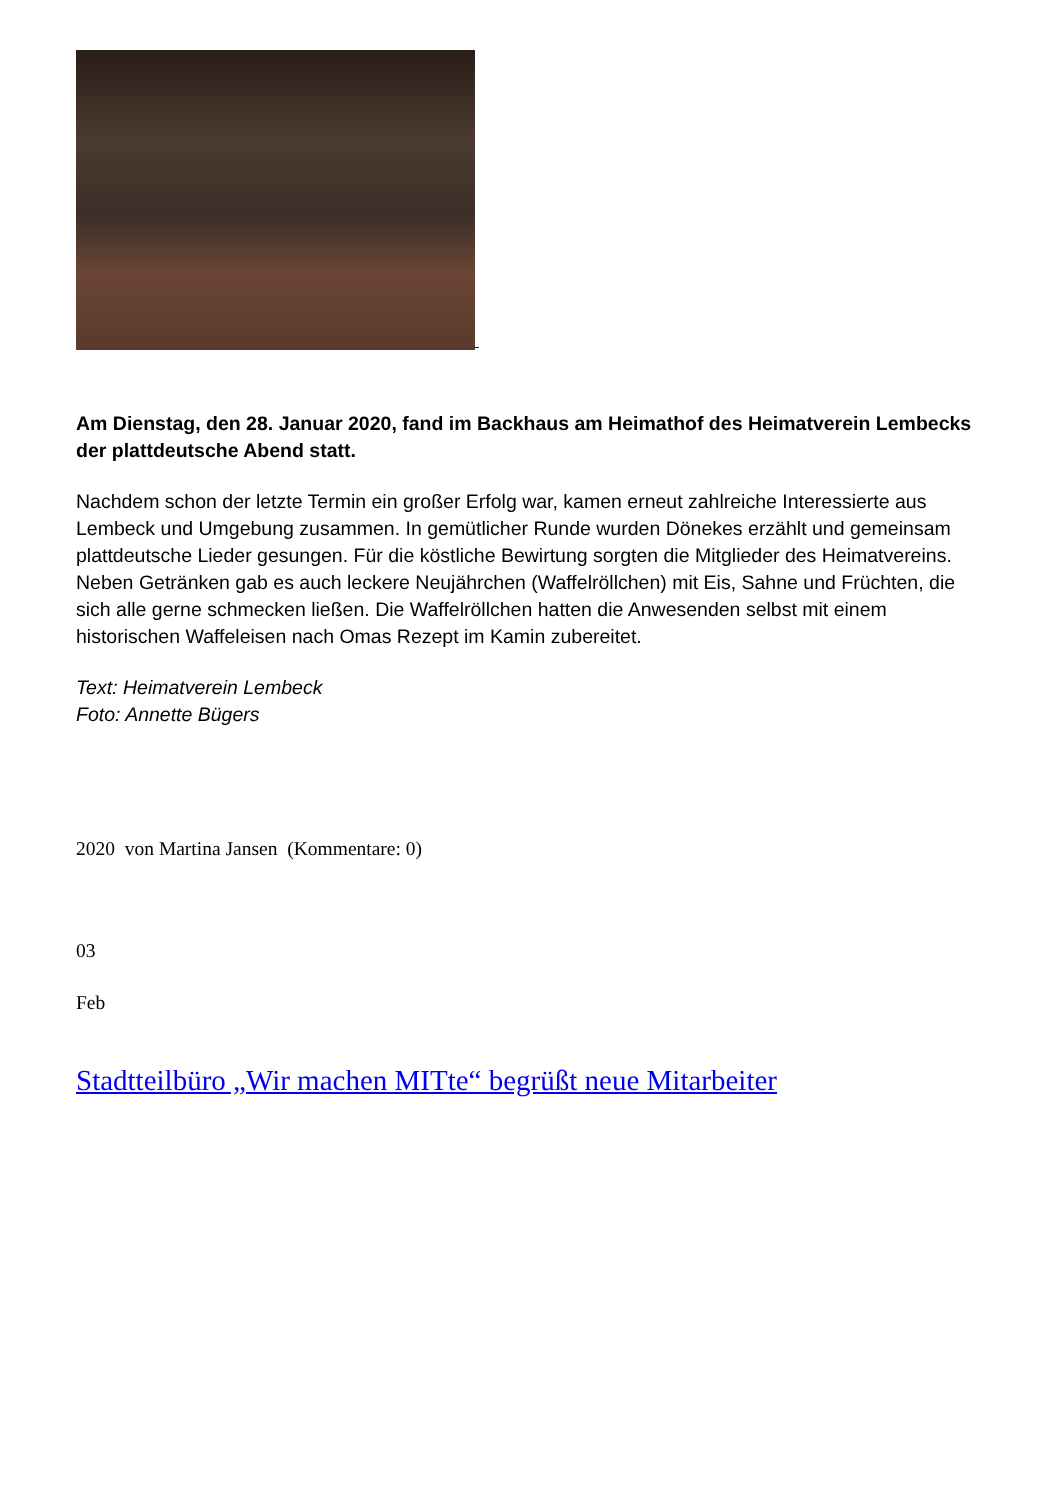Am Dienstag, den 28. Januar 2020, fand im Backhaus am Heimathof des Heimatverein Lembecks der plattdeutsche Abend statt.
Nachdem schon der letzte Termin ein großer Erfolg war, kamen erneut zahlreiche Interessierte aus Lembeck und Umgebung zusammen. In gemütlicher Runde wurden Dönekes erzählt und gemeinsam plattdeutsche Lieder gesungen. Für die köstliche Bewirtung sorgten die Mitglieder des Heimatvereins. Neben Getränken gab es auch leckere Neujährchen (Waffelröllchen) mit Eis, Sahne und Früchten, die sich alle gerne schmecken ließen. Die Waffelröllchen hatten die Anwesenden selbst mit einem historischen Waffeleisen nach Omas Rezept im Kamin zubereitet.
Text: Heimatverein Lembeck
Foto: Annette Bügers
2020 von Martina Jansen (Kommentare: 0)
03
Feb
Stadtteilbüro „Wir machen MITte“ begrüßt neue Mitarbeiter